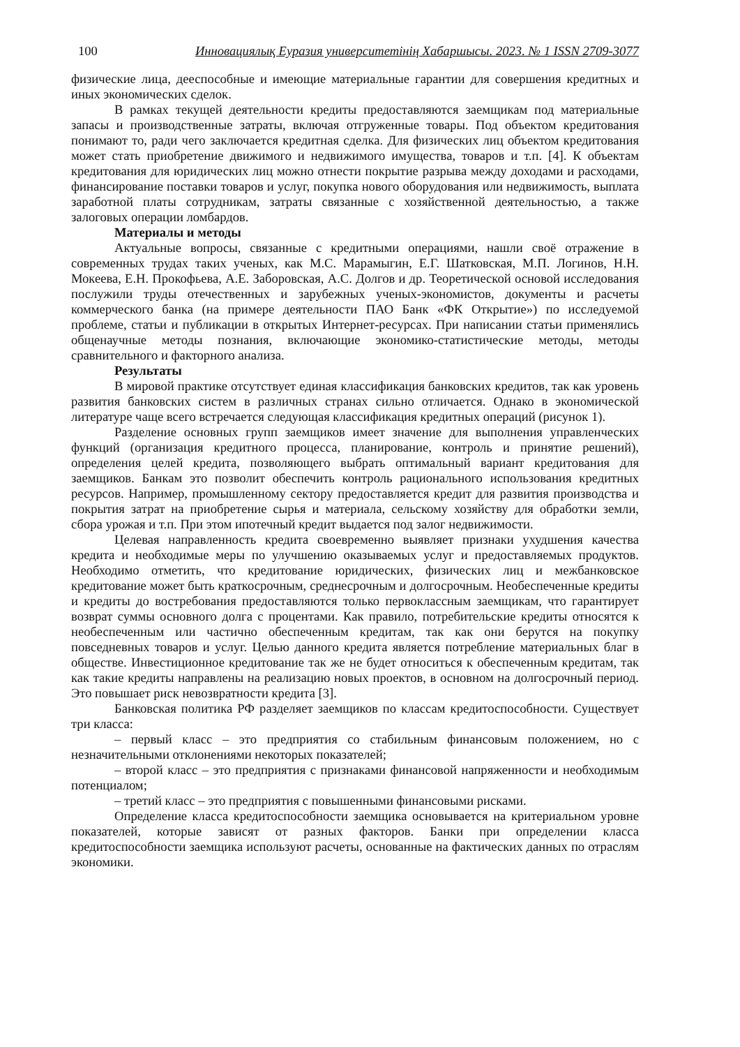100 Инновациялық Еуразия университетінің Хабаршысы. 2023. № 1 ISSN 2709-3077
физические лица, дееспособные и имеющие материальные гарантии для совершения кредитных и иных экономических сделок.
В рамках текущей деятельности кредиты предоставляются заемщикам под материальные запасы и производственные затраты, включая отгруженные товары. Под объектом кредитования понимают то, ради чего заключается кредитная сделка. Для физических лиц объектом кредитования может стать приобретение движимого и недвижимого имущества, товаров и т.п. [4]. К объектам кредитования для юридических лиц можно отнести покрытие разрыва между доходами и расходами, финансирование поставки товаров и услуг, покупка нового оборудования или недвижимость, выплата заработной платы сотрудникам, затраты связанные с хозяйственной деятельностью, а также залоговых операции ломбардов.
Материалы и методы
Актуальные вопросы, связанные с кредитными операциями, нашли своё отражение в современных трудах таких ученых, как М.С. Марамыгин, Е.Г. Шатковская, М.П. Логинов, Н.Н. Мокеева, Е.Н. Прокофьева, А.Е. Заборовская, А.С. Долгов и др. Теоретической основой исследования послужили труды отечественных и зарубежных ученых-экономистов, документы и расчеты коммерческого банка (на примере деятельности ПАО Банк «ФК Открытие») по исследуемой проблеме, статьи и публикации в открытых Интернет-ресурсах. При написании статьи применялись общенаучные методы познания, включающие экономико-статистические методы, методы сравнительного и факторного анализа.
Результаты
В мировой практике отсутствует единая классификация банковских кредитов, так как уровень развития банковских систем в различных странах сильно отличается. Однако в экономической литературе чаще всего встречается следующая классификация кредитных операций (рисунок 1).
Разделение основных групп заемщиков имеет значение для выполнения управленческих функций (организация кредитного процесса, планирование, контроль и принятие решений), определения целей кредита, позволяющего выбрать оптимальный вариант кредитования для заемщиков. Банкам это позволит обеспечить контроль рационального использования кредитных ресурсов. Например, промышленному сектору предоставляется кредит для развития производства и покрытия затрат на приобретение сырья и материала, сельскому хозяйству для обработки земли, сбора урожая и т.п. При этом ипотечный кредит выдается под залог недвижимости.
Целевая направленность кредита своевременно выявляет признаки ухудшения качества кредита и необходимые меры по улучшению оказываемых услуг и предоставляемых продуктов. Необходимо отметить, что кредитование юридических, физических лиц и межбанковское кредитование может быть краткосрочным, среднесрочным и долгосрочным. Необеспеченные кредиты и кредиты до востребования предоставляются только первоклассным заемщикам, что гарантирует возврат суммы основного долга с процентами. Как правило, потребительские кредиты относятся к необеспеченным или частично обеспеченным кредитам, так как они берутся на покупку повседневных товаров и услуг. Целью данного кредита является потребление материальных благ в обществе. Инвестиционное кредитование так же не будет относиться к обеспеченным кредитам, так как такие кредиты направлены на реализацию новых проектов, в основном на долгосрочный период. Это повышает риск невозвратности кредита [3].
Банковская политика РФ разделяет заемщиков по классам кредитоспособности. Существует три класса:
– первый класс – это предприятия со стабильным финансовым положением, но с незначительными отклонениями некоторых показателей;
– второй класс – это предприятия с признаками финансовой напряженности и необходимым потенциалом;
– третий класс – это предприятия с повышенными финансовыми рисками.
Определение класса кредитоспособности заемщика основывается на критериальном уровне показателей, которые зависят от разных факторов. Банки при определении класса кредитоспособности заемщика используют расчеты, основанные на фактических данных по отраслям экономики.